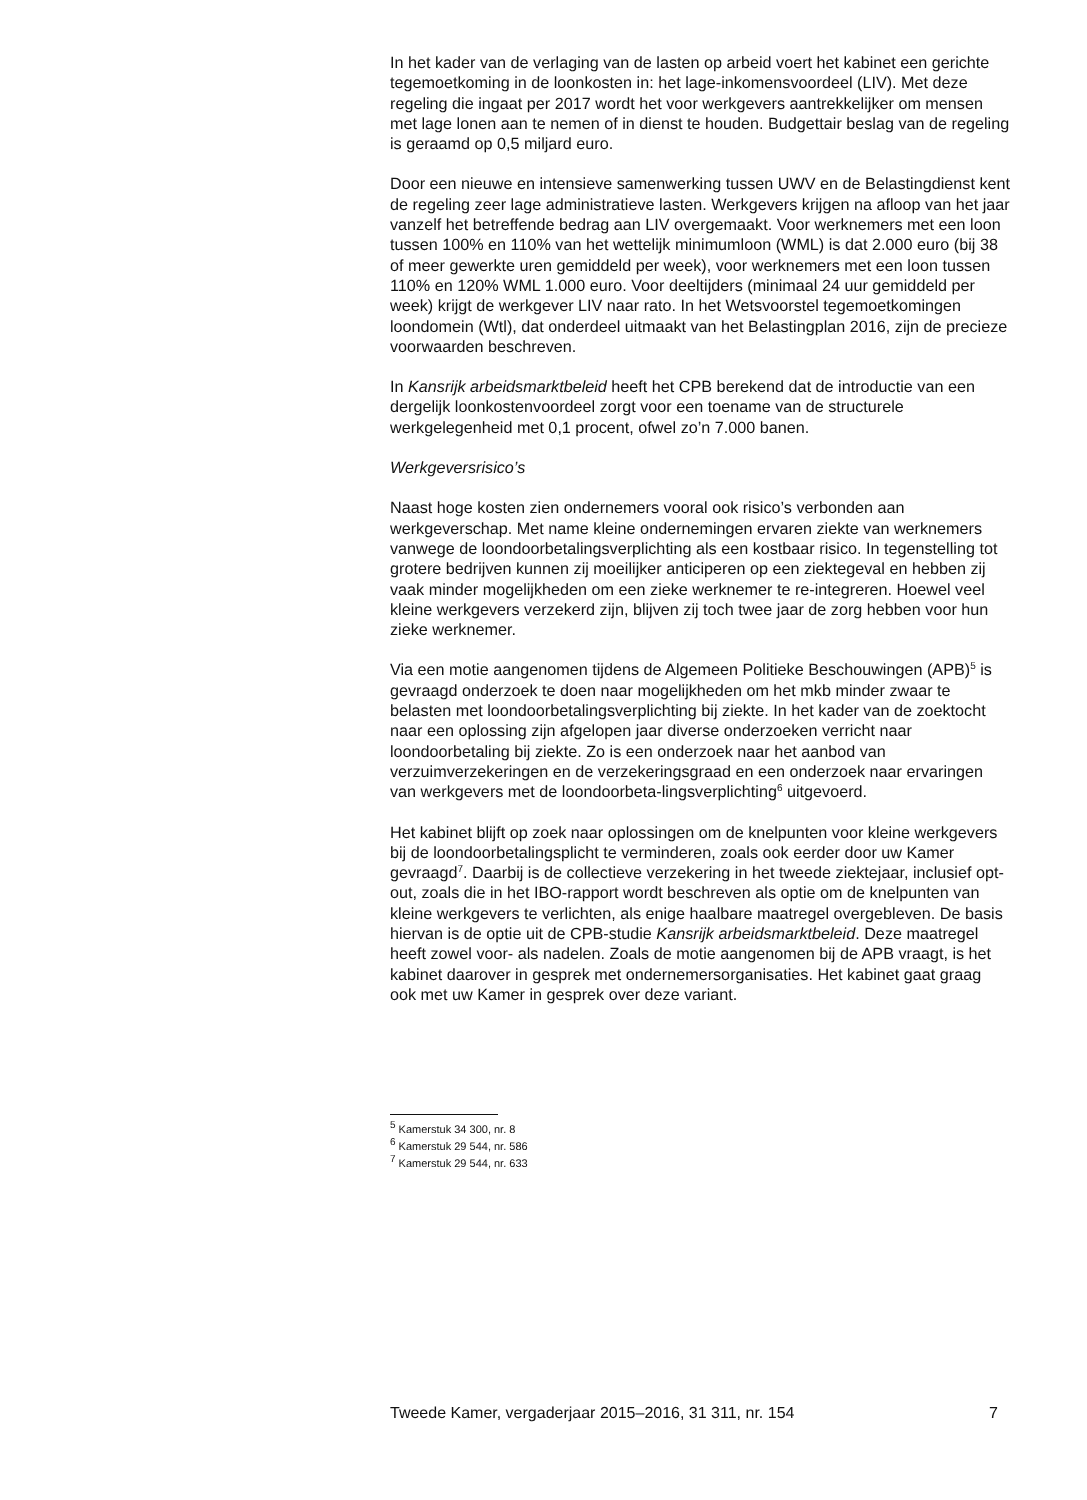In het kader van de verlaging van de lasten op arbeid voert het kabinet een gerichte tegemoetkoming in de loonkosten in: het lage-inkomensvoordeel (LIV). Met deze regeling die ingaat per 2017 wordt het voor werkgevers aantrekkelijker om mensen met lage lonen aan te nemen of in dienst te houden. Budgettair beslag van de regeling is geraamd op 0,5 miljard euro.
Door een nieuwe en intensieve samenwerking tussen UWV en de Belastingdienst kent de regeling zeer lage administratieve lasten. Werkgevers krijgen na afloop van het jaar vanzelf het betreffende bedrag aan LIV overgemaakt. Voor werknemers met een loon tussen 100% en 110% van het wettelijk minimumloon (WML) is dat 2.000 euro (bij 38 of meer gewerkte uren gemiddeld per week), voor werknemers met een loon tussen 110% en 120% WML 1.000 euro. Voor deeltijders (minimaal 24 uur gemiddeld per week) krijgt de werkgever LIV naar rato. In het Wetsvoorstel tegemoetkomingen loondomein (Wtl), dat onderdeel uitmaakt van het Belastingplan 2016, zijn de precieze voorwaarden beschreven.
In Kansrijk arbeidsmarktbeleid heeft het CPB berekend dat de introductie van een dergelijk loonkostenvoordeel zorgt voor een toename van de structurele werkgelegenheid met 0,1 procent, ofwel zo’n 7.000 banen.
Werkgeversrisico’s
Naast hoge kosten zien ondernemers vooral ook risico’s verbonden aan werkgeverschap. Met name kleine ondernemingen ervaren ziekte van werknemers vanwege de loondoorbetalingsverplichting als een kostbaar risico. In tegenstelling tot grotere bedrijven kunnen zij moeilijker anticiperen op een ziektegeval en hebben zij vaak minder mogelijkheden om een zieke werknemer te re-integreren. Hoewel veel kleine werkgevers verzekerd zijn, blijven zij toch twee jaar de zorg hebben voor hun zieke werknemer.
Via een motie aangenomen tijdens de Algemeen Politieke Beschouwingen (APB)<sup>5</sup> is gevraagd onderzoek te doen naar mogelijkheden om het mkb minder zwaar te belasten met loondoorbetalingsverplichting bij ziekte. In het kader van de zoektocht naar een oplossing zijn afgelopen jaar diverse onderzoeken verricht naar loondoorbetaling bij ziekte. Zo is een onderzoek naar het aanbod van verzuimverzekeringen en de verzekeringsgraad en een onderzoek naar ervaringen van werkgevers met de loondoorbeta-lingsverplichting<sup>6</sup> uitgevoerd.
Het kabinet blijft op zoek naar oplossingen om de knelpunten voor kleine werkgevers bij de loondoorbetalingsplicht te verminderen, zoals ook eerder door uw Kamer gevraagd<sup>7</sup>. Daarbij is de collectieve verzekering in het tweede ziektejaar, inclusief opt-out, zoals die in het IBO-rapport wordt beschreven als optie om de knelpunten van kleine werkgevers te verlichten, als enige haalbare maatregel overgebleven. De basis hiervan is de optie uit de CPB-studie Kansrijk arbeidsmarktbeleid. Deze maatregel heeft zowel voor- als nadelen. Zoals de motie aangenomen bij de APB vraagt, is het kabinet daarover in gesprek met ondernemersorganisaties. Het kabinet gaat graag ook met uw Kamer in gesprek over deze variant.
<sup>5</sup> Kamerstuk 34 300, nr. 8
<sup>6</sup> Kamerstuk 29 544, nr. 586
<sup>7</sup> Kamerstuk 29 544, nr. 633
Tweede Kamer, vergaderjaar 2015–2016, 31 311, nr. 154 7